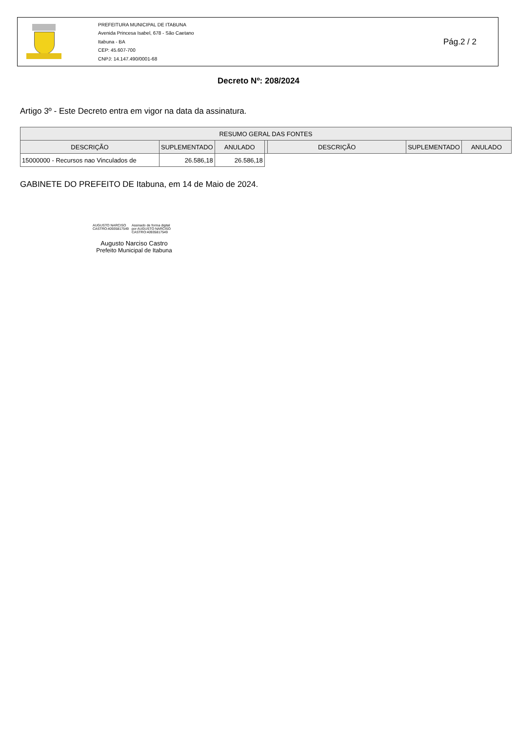PREFEITURA MUNICIPAL DE ITABUNA
Avenida Princesa Isabel, 678 - São Caetano
Itabuna - BA
CEP: 45.607-700
CNPJ: 14.147.490/0001-68
Pág.2 / 2
Decreto Nº: 208/2024
Artigo 3º - Este Decreto entra em vigor na data da assinatura.
| RESUMO GERAL DAS FONTES | | | | | | |
| --- | --- | --- | --- | --- | --- | --- |
| DESCRIÇÃO | SUPLEMENTADO | ANULADO | | DESCRIÇÃO | SUPLEMENTADO | ANULADO |
| 15000000 - Recursos nao Vinculados de | 26.586,18 | 26.586,18 | | | | |
GABINETE DO PREFEITO DE Itabuna, em 14 de Maio de 2024.
AUGUSTO NARCISO
CASTRO:40935817549
Assinado de forma digital
por AUGUSTO NARCISO
CASTRO:40935817549
Augusto Narciso Castro
Prefeito Municipal de Itabuna